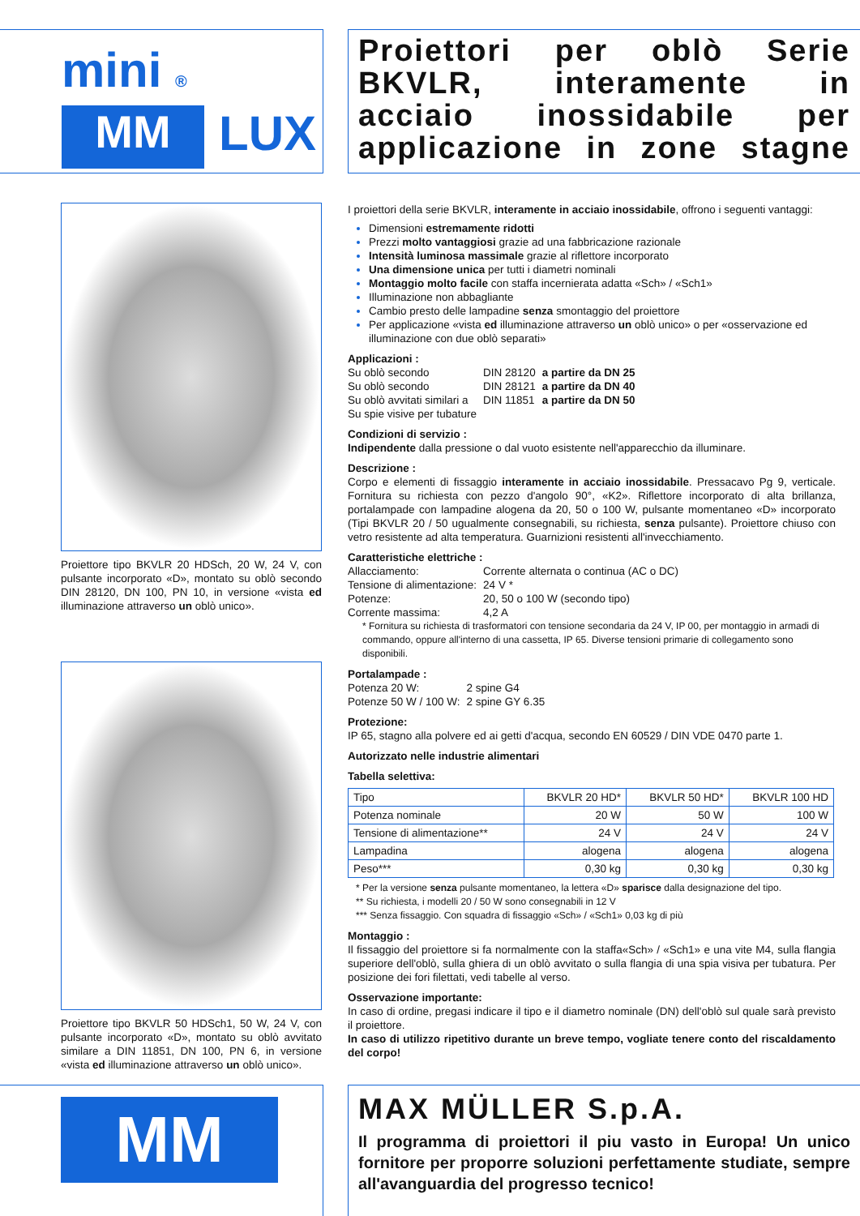mini ®
MM
LUX
Proiettore tipo BKVLR 20 HDSch, 20 W, 24 V, con pulsante incorporato «D», montato su oblò secondo DIN 28120, DN 100, PN 10, in versione «vista ed illuminazione attraverso un oblò unico».
Proiettore tipo BKVLR 50 HDSch1, 50 W, 24 V, con pulsante incorporato «D», montato su oblò avvitato similare a DIN 11851, DN 100, PN 6, in versione «vista ed illuminazione attraverso un oblò unico».
MM
Proiettori per oblò Serie BKVLR, interamente in acciaio inossidabile per applicazione in zone stagne
I proiettori della serie BKVLR, interamente in acciaio inossidabile, offrono i seguenti vantaggi:
Dimensioni estremamente ridotti
Prezzi molto vantaggiosi grazie ad una fabbricazione razionale
Intensità luminosa massimale grazie al riflettore incorporato
Una dimensione unica per tutti i diametri nominali
Montaggio molto facile con staffa incernierata adatta «Sch» / «Sch1»
Illuminazione non abbagliante
Cambio presto delle lampadine senza smontaggio del proiettore
Per applicazione «vista ed illuminazione attraverso un oblò unico» o per «osservazione ed illuminazione con due oblò separati»
Applicazioni :
| Su oblò secondo | DIN 28120 | a partire da DN 25 |
| Su oblò secondo | DIN 28121 | a partire da DN 40 |
| Su oblò avvitati similari a | DIN 11851 | a partire da DN 50 |
| Su spie visive per tubature | | |
Condizioni di servizio :
Indipendente dalla pressione o dal vuoto esistente nell'apparecchio da illuminare.
Descrizione :
Corpo e elementi di fissaggio interamente in acciaio inossidabile. Pressacavo Pg 9, verticale. Fornitura su richiesta con pezzo d'angolo 90°, «K2». Riflettore incorporato di alta brillanza, portalampade con lampadine alogena da 20, 50 o 100 W, pulsante momentaneo «D» incorporato (Tipi BKVLR 20 / 50 ugualmente consegnabili, su richiesta, senza pulsante). Proiettore chiuso con vetro resistente ad alta temperatura. Guarnizioni resistenti all'invecchiamento.
Caratteristiche elettriche :
| Allacciamento: | Corrente alternata o continua (AC o DC) |
| Tensione di alimentazione: | 24 V * |
| Potenze: | 20, 50 o 100 W (secondo tipo) |
| Corrente massima: | 4,2 A |
* Fornitura su richiesta di trasformatori con tensione secondaria da 24 V, IP 00, per montaggio in armadi di commando, oppure all'interno di una cassetta, IP 65. Diverse tensioni primarie di collegamento sono disponibili.
Portalampade :
| Potenza 20 W: | 2 spine G4 |
| Potenze 50 W / 100 W: | 2 spine GY 6.35 |
Protezione:
IP 65, stagno alla polvere ed ai getti d'acqua, secondo EN 60529 / DIN VDE 0470 parte 1.
Autorizzato nelle industrie alimentari
Tabella selettiva:
| Tipo | BKVLR 20 HD* | BKVLR 50 HD* | BKVLR 100 HD |
| Potenza nominale | 20 W | 50 W | 100 W |
| Tensione di alimentazione** | 24 V | 24 V | 24 V |
| Lampadina | alogena | alogena | alogena |
| Peso*** | 0,30 kg | 0,30 kg | 0,30 kg |
* Per la versione senza pulsante momentaneo, la lettera «D» sparisce dalla designazione del tipo.
** Su richiesta, i modelli 20 / 50 W sono consegnabili in 12 V
*** Senza fissaggio. Con squadra di fissaggio «Sch» / «Sch1» 0,03 kg di più
Montaggio :
Il fissaggio del proiettore si fa normalmente con la staffa«Sch» / «Sch1» e una vite M4, sulla flangia superiore dell'oblò, sulla ghiera di un oblò avvitato o sulla flangia di una spia visiva per tubatura. Per posizione dei fori filettati, vedi tabelle al verso.
Osservazione importante:
In caso di ordine, pregasi indicare il tipo e il diametro nominale (DN) dell'oblò sul quale sarà previsto il proiettore.
In caso di utilizzo ripetitivo durante un breve tempo, vogliate tenere conto del riscaldamento del corpo!
MAX MÜLLER S.p.A.
Il programma di proiettori il piu vasto in Europa! Un unico fornitore per proporre soluzioni perfettamente studiate, sempre all'avanguardia del progresso tecnico!